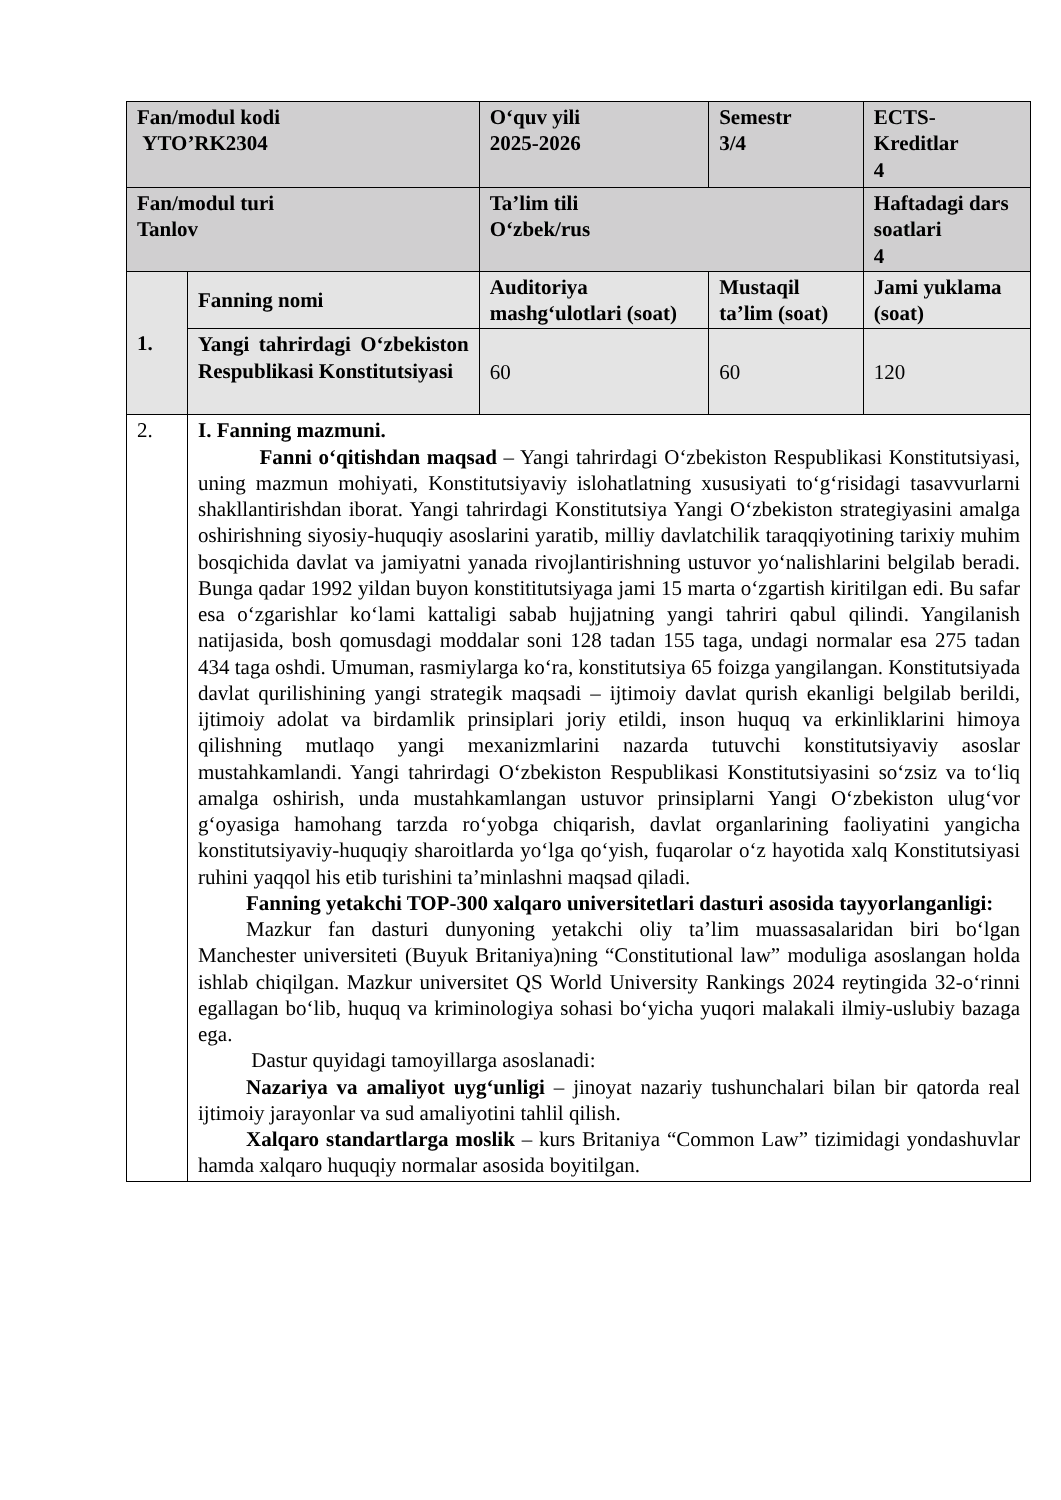| Fan/modul kodi YTO’RK2304 | | O‘quv yili 2025-2026 | Semestr 3/4 | ECTS-Kreditlar 4 | |
| Fan/modul turi Tanlov | | Ta’lim tili O‘zbek/rus | | Haftadagi dars soatlari 4 | |
| 1. | Fanning nomi | Auditoriya mashg‘ulotlari (soat) | Mustaqil ta’lim (soat) | | Jami yuklama (soat) |
| | Yangi tahrirdagi O‘zbekiston Respublikasi Konstitutsiyasi | 60 | 60 | | 120 |
| 2. | I. Fanning mazmuni. Fanni o‘qitishdan maqsad – Yangi tahrirdagi O‘zbekiston Respublikasi Konstitutsiyasi, uning mazmun mohiyati, Konstitutsiyaviy islohatlatning xususiyati to‘g‘risidagi tasavvurlarni shakllantirishdan iborat. Yangi tahrirdagi Konstitutsiya Yangi O‘zbekiston strategiyasini amalga oshirishning siyosiy-huquqiy asoslarini yaratib, milliy davlatchilik taraqqiyotining tarixiy muhim bosqichida davlat va jamiyatni yanada rivojlantirishning ustuvor yo‘nalishlarini belgilab beradi. Bunga qadar 1992 yildan buyon konstititutsiyaga jami 15 marta o‘zgartish kiritilgan edi. Bu safar esa o‘zgarishlar ko‘lami kattaligi sabab hujjatning yangi tahriri qabul qilindi. Yangilanish natijasida, bosh qomusdagi moddalar soni 128 tadan 155 taga, undagi normalar esa 275 tadan 434 taga oshdi. Umuman, rasmiylarga ko‘ra, konstitutsiya 65 foizga yangilangan. Konstitutsiyada davlat qurilishining yangi strategik maqsadi – ijtimoiy davlat qurish ekanligi belgilab berildi, ijtimoiy adolat va birdamlik prinsiplari joriy etildi, inson huquq va erkinliklarini himoya qilishning mutlaqo yangi mexanizmlarini nazarda tutuvchi konstitutsiyaviy asoslar mustahkamlandi. Yangi tahrirdagi O‘zbekiston Respublikasi Konstitutsiyasini so‘zsiz va to‘liq amalga oshirish, unda mustahkamlangan ustuvor prinsiplarni Yangi O‘zbekiston ulug‘vor g‘oyasiga hamohang tarzda ro‘yobga chiqarish, davlat organlarining faoliyatini yangicha konstitutsiyaviy-huquqiy sharoitlarda yo‘lga qo‘yish, fuqarolar o‘z hayotida xalq Konstitutsiyasi ruhini yaqqol his etib turishini ta’minlashni maqsad qiladi. Fanning yetakchi TOP-300 xalqaro universitetlari dasturi asosida tayyorlanganligi: Mazkur fan dasturi dunyoning yetakchi oliy ta’lim muassasalaridan biri bo‘lgan Manchester universiteti (Buyuk Britaniya)ning “Constitutional law” moduliga asoslangan holda ishlab chiqilgan. Mazkur universitet QS World University Rankings 2024 reytingida 32-o‘rinni egallagan bo‘lib, huquq va kriminologiya sohasi bo‘yicha yuqori malakali ilmiy-uslubiy bazaga ega. Dastur quyidagi tamoyillarga asoslanadi: Nazariya va amaliyot uyg‘unligi – jinoyat nazariy tushunchalari bilan bir qatorda real ijtimoiy jarayonlar va sud amaliyotini tahlil qilish. Xalqaro standartlarga moslik – kurs Britaniya “Common Law” tizimidagi yondashuvlar hamda xalqaro huquqiy normalar asosida boyitilgan. | | | | |